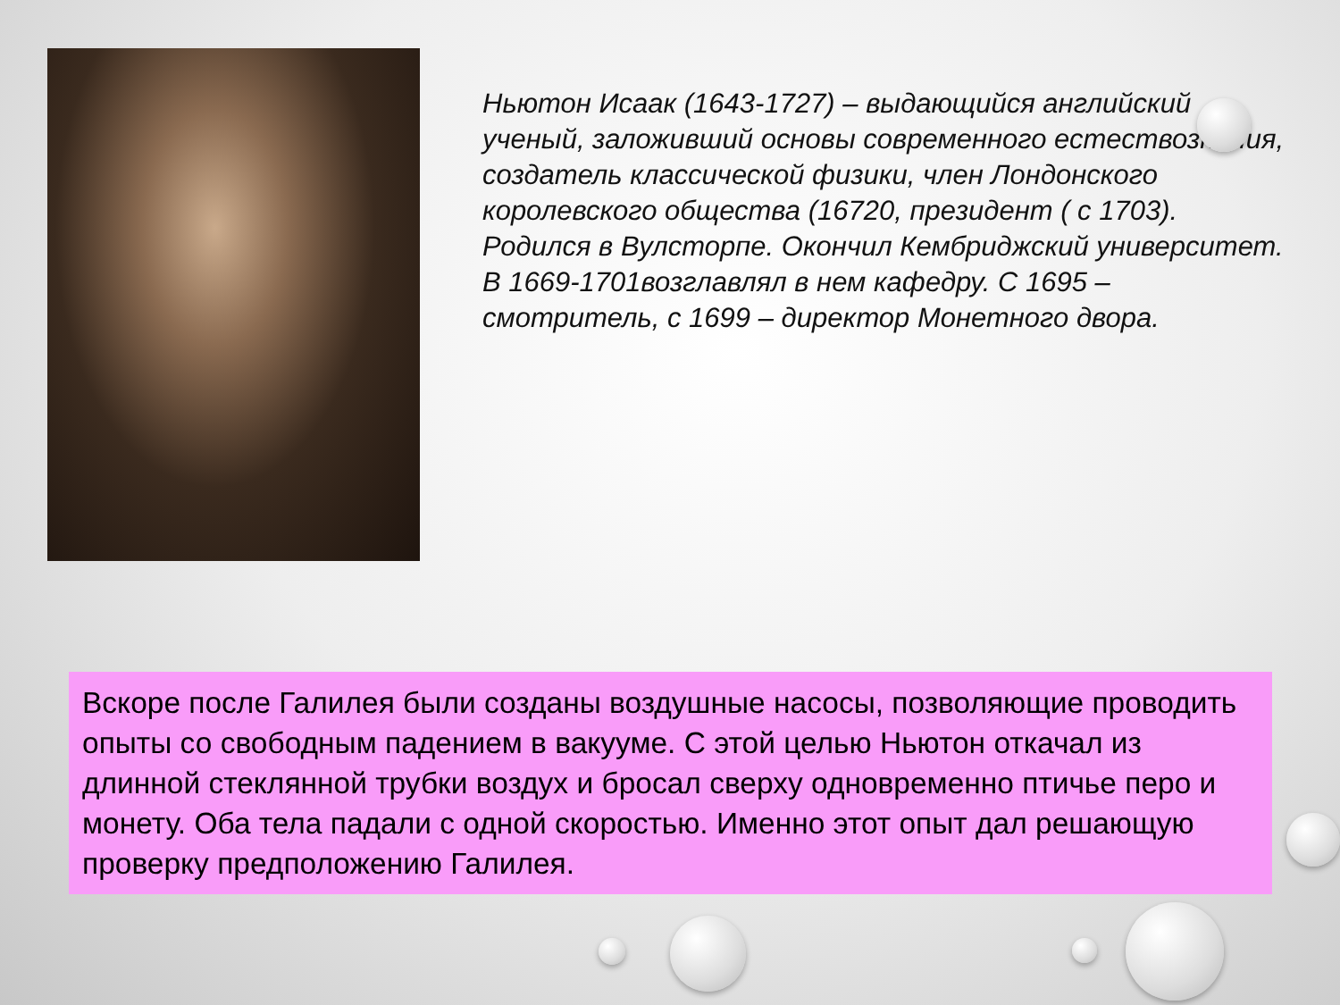Ньютон Исаак (1643-1727) – выдающийся английский ученый, заложивший основы современного естествознания, создатель классической физики, член Лондонского королевского общества (16720, президент ( с 1703). Родился в Вулсторпе. Окончил Кембриджский университет. В 1669-1701возглавлял в нем кафедру. С 1695 – смотритель, с 1699 – директор Монетного двора.
Вскоре после Галилея были созданы воздушные насосы, позволяющие проводить опыты со свободным падением в вакууме. С этой целью Ньютон откачал из длинной стеклянной трубки воздух и бросал сверху одновременно птичье перо и монету. Оба тела падали с одной скоростью. Именно этот опыт дал решающую проверку предположению Галилея.